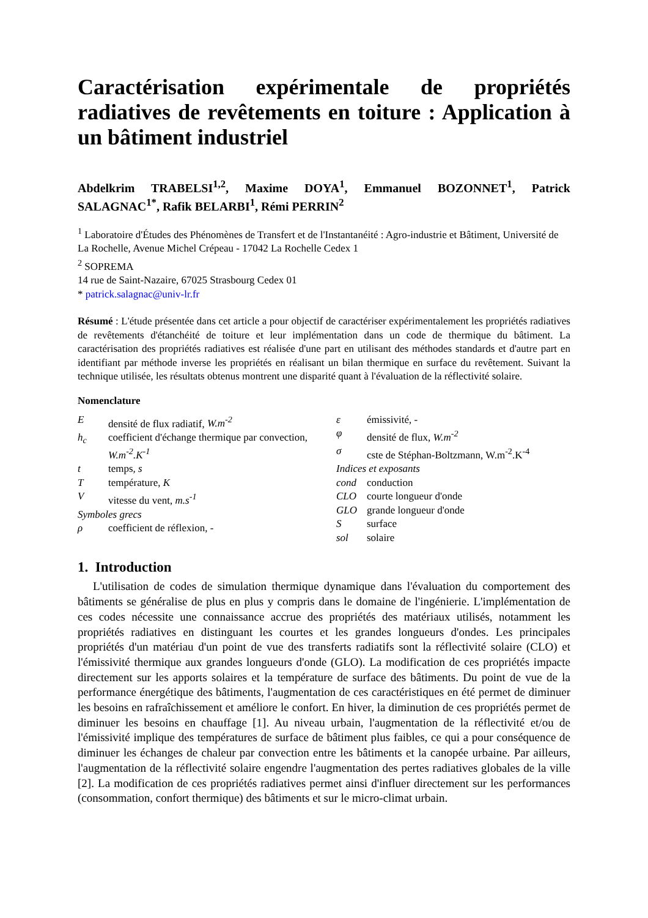Caractérisation expérimentale de propriétés radiatives de revêtements en toiture : Application à un bâtiment industriel
Abdelkrim TRABELSI<sup>1,2</sup>, Maxime DOYA<sup>1</sup>, Emmanuel BOZONNET<sup>1</sup>, Patrick SALAGNAC<sup>1*</sup>, Rafik BELARBI<sup>1</sup>, Rémi PERRIN<sup>2</sup>
<sup>1</sup> Laboratoire d'Études des Phénomènes de Transfert et de l'Instantanéité : Agro-industrie et Bâtiment, Université de La Rochelle, Avenue Michel Crépeau - 17042 La Rochelle Cedex 1
<sup>2</sup> SOPREMA
14 rue de Saint-Nazaire, 67025 Strasbourg Cedex 01
* patrick.salagnac@univ-lr.fr
Résumé : L'étude présentée dans cet article a pour objectif de caractériser expérimentalement les propriétés radiatives de revêtements d'étanchéité de toiture et leur implémentation dans un code de thermique du bâtiment. La caractérisation des propriétés radiatives est réalisée d'une part en utilisant des méthodes standards et d'autre part en identifiant par méthode inverse les propriétés en réalisant un bilan thermique en surface du revêtement. Suivant la technique utilisée, les résultats obtenus montrent une disparité quant à l'évaluation de la réflectivité solaire.
Nomenclature
Edensité de flux radiatif, W.m<sup>-2</sup>
h<sub>c</sub> coefficient d'échange thermique par convection, W.m<sup>-2</sup>.K<sup>-1</sup>
t temps, s
Ttempérature, K
Vvitesse du vent, m.s<sup>-1</sup>
Symboles grecs
ρ coefficient de réflexion, -
ε émissivité, -
φ densité de flux, W.m<sup>-2</sup>
σ cste de Stéphan-Boltzmann, W.m<sup>-2</sup>.K<sup>-4</sup>
Indices et exposants
cond conduction
CLO courte longueur d'onde
GLO grande longueur d'onde
Ssurface
sol solaire
1. Introduction
L'utilisation de codes de simulation thermique dynamique dans l'évaluation du comportement des bâtiments se généralise de plus en plus y compris dans le domaine de l'ingénierie. L'implémentation de ces codes nécessite une connaissance accrue des propriétés des matériaux utilisés, notamment les propriétés radiatives en distinguant les courtes et les grandes longueurs d'ondes. Les principales propriétés d'un matériau d'un point de vue des transferts radiatifs sont la réflectivité solaire (CLO) et l'émissivité thermique aux grandes longueurs d'onde (GLO). La modification de ces propriétés impacte directement sur les apports solaires et la température de surface des bâtiments. Du point de vue de la performance énergétique des bâtiments, l'augmentation de ces caractéristiques en été permet de diminuer les besoins en rafraîchissement et améliore le confort. En hiver, la diminution de ces propriétés permet de diminuer les besoins en chauffage [1]. Au niveau urbain, l'augmentation de la réflectivité et/ou de l'émissivité implique des températures de surface de bâtiment plus faibles, ce qui a pour conséquence de diminuer les échanges de chaleur par convection entre les bâtiments et la canopée urbaine. Par ailleurs, l'augmentation de la réflectivité solaire engendre l'augmentation des pertes radiatives globales de la ville [2]. La modification de ces propriétés radiatives permet ainsi d'influer directement sur les performances (consommation, confort thermique) des bâtiments et sur le micro-climat urbain.